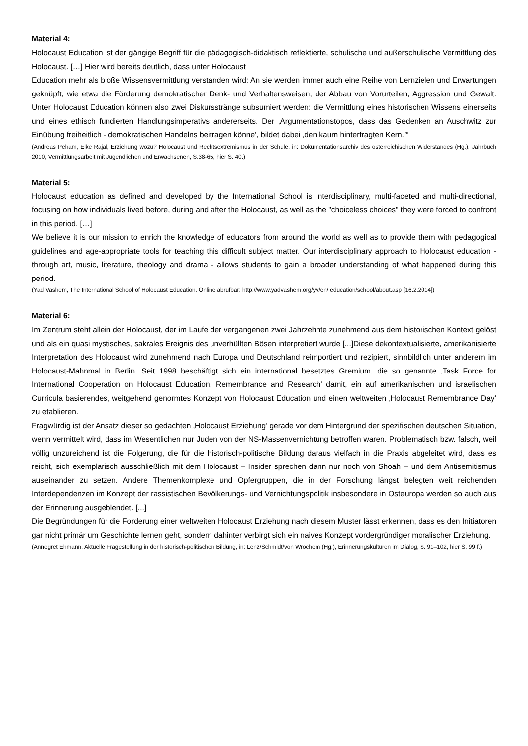Material 4:
Holocaust Education ist der gängige Begriff für die pädagogisch-didaktisch reflektierte, schulische und außerschulische Vermittlung des Holocaust. […] Hier wird bereits deutlich, dass unter Holocaust
Education mehr als bloße Wissensvermittlung verstanden wird: An sie werden immer auch eine Reihe von Lernzielen und Erwartungen geknüpft, wie etwa die Förderung demokratischer Denk- und Verhaltensweisen, der Abbau von Vorurteilen, Aggression und Gewalt. Unter Holocaust Education können also zwei Diskursstränge subsumiert werden: die Vermittlung eines historischen Wissens einerseits und eines ethisch fundierten Handlungsimperativs andererseits. Der ‚Argumentationstopos, dass das Gedenken an Auschwitz zur Einübung freiheitlich - demokratischen Handelns beitragen könne’, bildet dabei ‚den kaum hinterfragten Kern.’“
(Andreas Peham, Elke Rajal, Erziehung wozu? Holocaust und Rechtsextremismus in der Schule, in: Dokumentationsarchiv des österreichischen Widerstandes (Hg.), Jahrbuch 2010, Vermittlungsarbeit mit Jugendlichen und Erwachsenen, S.38-65, hier S. 40.)
Material 5:
Holocaust education as defined and developed by the International School is interdisciplinary, multi-faceted and multi-directional, focusing on how individuals lived before, during and after the Holocaust, as well as the "choiceless choices" they were forced to confront in this period. […]
We believe it is our mission to enrich the knowledge of educators from around the world as well as to provide them with pedagogical guidelines and age-appropriate tools for teaching this difficult subject matter. Our interdisciplinary approach to Holocaust education - through art, music, literature, theology and drama - allows students to gain a broader understanding of what happened during this period.
(Yad Vashem, The International School of Holocaust Education. Online abrufbar: http://www.yadvashem.org/yv/en/ education/school/about.asp [16.2.2014])
Material 6:
Im Zentrum steht allein der Holocaust, der im Laufe der vergangenen zwei Jahrzehnte zunehmend aus dem historischen Kontext gelöst und als ein quasi mystisches, sakrales Ereignis des unverhüllten Bösen interpretiert wurde [...]Diese dekontextualisierte, amerikanisierte Interpretation des Holocaust wird zunehmend nach Europa und Deutschland reimportiert und rezipiert, sinnbildlich unter anderem im Holocaust-Mahnmal in Berlin. Seit 1998 beschäftigt sich ein international besetztes Gremium, die so genannte ‚Task Force for International Cooperation on Holocaust Education, Remembrance and Research’ damit, ein auf amerikanischen und israelischen Curricula basierendes, weitgehend genormtes Konzept von Holocaust Education und einen weltweiten ‚Holocaust Remembrance Day’ zu etablieren.
Fragwürdig ist der Ansatz dieser so gedachten ‚Holocaust Erziehung’ gerade vor dem Hintergrund der spezifischen deutschen Situation, wenn vermittelt wird, dass im Wesentlichen nur Juden von der NS-Massenvernichtung betroffen waren. Problematisch bzw. falsch, weil völlig unzureichend ist die Folgerung, die für die historisch-politische Bildung daraus vielfach in die Praxis abgeleitet wird, dass es reicht, sich exemplarisch ausschließlich mit dem Holocaust – Insider sprechen dann nur noch von Shoah – und dem Antisemitismus auseinander zu setzen. Andere Themenkomplexe und Opfergruppen, die in der Forschung längst belegten weit reichenden Interdependenzen im Konzept der rassistischen Bevölkerungs- und Vernichtungspolitik insbesondere in Osteuropa werden so auch aus der Erinnerung ausgeblendet. [...]
Die Begründungen für die Forderung einer weltweiten Holocaust Erziehung nach diesem Muster lässt erkennen, dass es den Initiatoren gar nicht primär um Geschichte lernen geht, sondern dahinter verbirgt sich ein naives Konzept vordergründiger moralischer Erziehung.
(Annegret Ehmann, Aktuelle Fragestellung in der historisch-politischen Bildung, in: Lenz/Schmidt/von Wrochem (Hg.), Erinnerungskulturen im Dialog, S. 91–102, hier S. 99 f.)